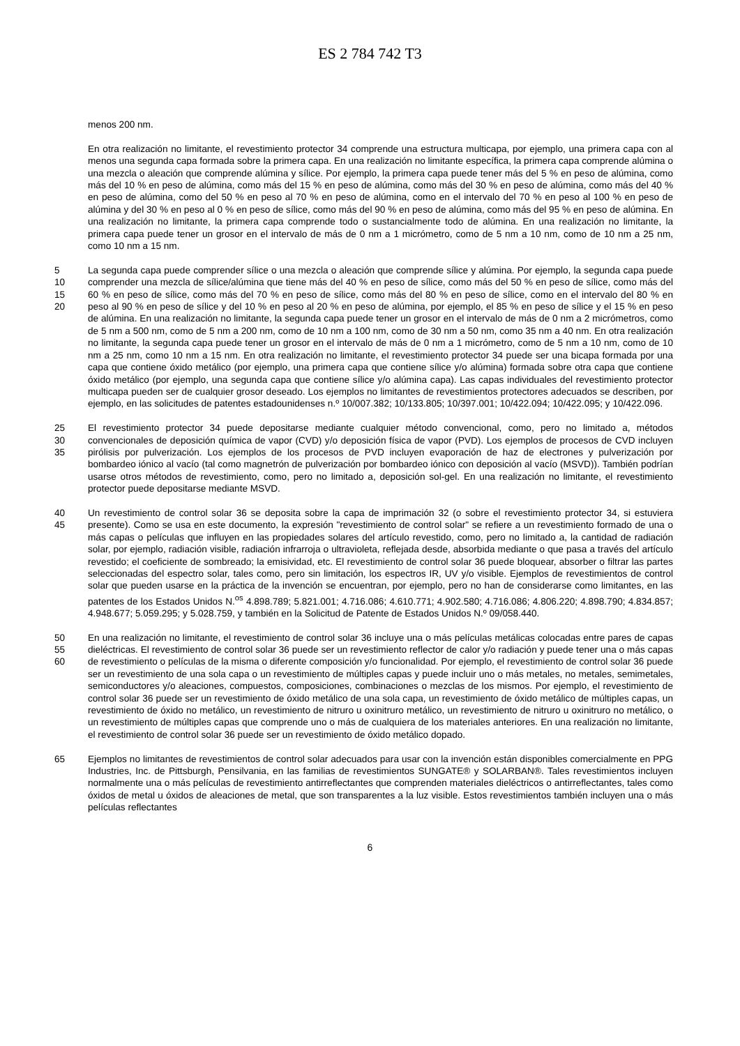ES 2 784 742 T3
menos 200 nm.
En otra realización no limitante, el revestimiento protector 34 comprende una estructura multicapa, por ejemplo, una primera capa con al menos una segunda capa formada sobre la primera capa. En una realización no limitante específica, la primera capa comprende alúmina o una mezcla o aleación que comprende alúmina y sílice. Por ejemplo, la primera capa puede tener más del 5 % en peso de alúmina, como más del 10 % en peso de alúmina, como más del 15 % en peso de alúmina, como más del 30 % en peso de alúmina, como más del 40 % en peso de alúmina, como del 50 % en peso al 70 % en peso de alúmina, como en el intervalo del 70 % en peso al 100 % en peso de alúmina y del 30 % en peso al 0 % en peso de sílice, como más del 90 % en peso de alúmina, como más del 95 % en peso de alúmina. En una realización no limitante, la primera capa comprende todo o sustancialmente todo de alúmina. En una realización no limitante, la primera capa puede tener un grosor en el intervalo de más de 0 nm a 1 micrómetro, como de 5 nm a 10 nm, como de 10 nm a 25 nm, como 10 nm a 15 nm.
5
10
15
20 La segunda capa puede comprender sílice o una mezcla o aleación que comprende sílice y alúmina. Por ejemplo, la segunda capa puede comprender una mezcla de sílice/alúmina que tiene más del 40 % en peso de sílice, como más del 50 % en peso de sílice, como más del 60 % en peso de sílice, como más del 70 % en peso de sílice, como más del 80 % en peso de sílice, como en el intervalo del 80 % en peso al 90 % en peso de sílice y del 10 % en peso al 20 % en peso de alúmina, por ejemplo, el 85 % en peso de sílice y el 15 % en peso de alúmina. En una realización no limitante, la segunda capa puede tener un grosor en el intervalo de más de 0 nm a 2 micrómetros, como de 5 nm a 500 nm, como de 5 nm a 200 nm, como de 10 nm a 100 nm, como de 30 nm a 50 nm, como 35 nm a 40 nm. En otra realización no limitante, la segunda capa puede tener un grosor en el intervalo de más de 0 nm a 1 micrómetro, como de 5 nm a 10 nm, como de 10 nm a 25 nm, como 10 nm a 15 nm. En otra realización no limitante, el revestimiento protector 34 puede ser una bicapa formada por una capa que contiene óxido metálico (por ejemplo, una primera capa que contiene sílice y/o alúmina) formada sobre otra capa que contiene óxido metálico (por ejemplo, una segunda capa que contiene sílice y/o alúmina capa). Las capas individuales del revestimiento protector multicapa pueden ser de cualquier grosor deseado. Los ejemplos no limitantes de revestimientos protectores adecuados se describen, por ejemplo, en las solicitudes de patentes estadounidenses n.º 10/007.382; 10/133.805; 10/397.001; 10/422.094; 10/422.095; y 10/422.096.
25
30
35 El revestimiento protector 34 puede depositarse mediante cualquier método convencional, como, pero no limitado a, métodos convencionales de deposición química de vapor (CVD) y/o deposición física de vapor (PVD). Los ejemplos de procesos de CVD incluyen pirólisis por pulverización. Los ejemplos de los procesos de PVD incluyen evaporación de haz de electrones y pulverización por bombardeo iónico al vacío (tal como magnetrón de pulverización por bombardeo iónico con deposición al vacío (MSVD)). También podrían usarse otros métodos de revestimiento, como, pero no limitado a, deposición sol-gel. En una realización no limitante, el revestimiento protector puede depositarse mediante MSVD.
40
45 Un revestimiento de control solar 36 se deposita sobre la capa de imprimación 32 (o sobre el revestimiento protector 34, si estuviera presente). Como se usa en este documento, la expresión "revestimiento de control solar" se refiere a un revestimiento formado de una o más capas o películas que influyen en las propiedades solares del artículo revestido, como, pero no limitado a, la cantidad de radiación solar, por ejemplo, radiación visible, radiación infrarroja o ultravioleta, reflejada desde, absorbida mediante o que pasa a través del artículo revestido; el coeficiente de sombreado; la emisividad, etc. El revestimiento de control solar 36 puede bloquear, absorber o filtrar las partes seleccionadas del espectro solar, tales como, pero sin limitación, los espectros IR, UV y/o visible. Ejemplos de revestimientos de control solar que pueden usarse en la práctica de la invención se encuentran, por ejemplo, pero no han de considerarse como limitantes, en las patentes de los Estados Unidos N.<sup>os</sup> 4.898.789; 5.821.001; 4.716.086; 4.610.771; 4.902.580; 4.716.086; 4.806.220; 4.898.790; 4.834.857; 4.948.677; 5.059.295; y 5.028.759, y también en la Solicitud de Patente de Estados Unidos N.º 09/058.440.
50
55
60 En una realización no limitante, el revestimiento de control solar 36 incluye una o más películas metálicas colocadas entre pares de capas dieléctricas. El revestimiento de control solar 36 puede ser un revestimiento reflector de calor y/o radiación y puede tener una o más capas de revestimiento o películas de la misma o diferente composición y/o funcionalidad. Por ejemplo, el revestimiento de control solar 36 puede ser un revestimiento de una sola capa o un revestimiento de múltiples capas y puede incluir uno o más metales, no metales, semimetales, semiconductores y/o aleaciones, compuestos, composiciones, combinaciones o mezclas de los mismos. Por ejemplo, el revestimiento de control solar 36 puede ser un revestimiento de óxido metálico de una sola capa, un revestimiento de óxido metálico de múltiples capas, un revestimiento de óxido no metálico, un revestimiento de nitruro u oxinitruro metálico, un revestimiento de nitruro u oxinitruro no metálico, o un revestimiento de múltiples capas que comprende uno o más de cualquiera de los materiales anteriores. En una realización no limitante, el revestimiento de control solar 36 puede ser un revestimiento de óxido metálico dopado.
65 Ejemplos no limitantes de revestimientos de control solar adecuados para usar con la invención están disponibles comercialmente en PPG Industries, Inc. de Pittsburgh, Pensilvania, en las familias de revestimientos SUNGATE® y SOLARBAN®. Tales revestimientos incluyen normalmente una o más películas de revestimiento antirreflectantes que comprenden materiales dieléctricos o antirreflectantes, tales como óxidos de metal u óxidos de aleaciones de metal, que son transparentes a la luz visible. Estos revestimientos también incluyen una o más películas reflectantes
6